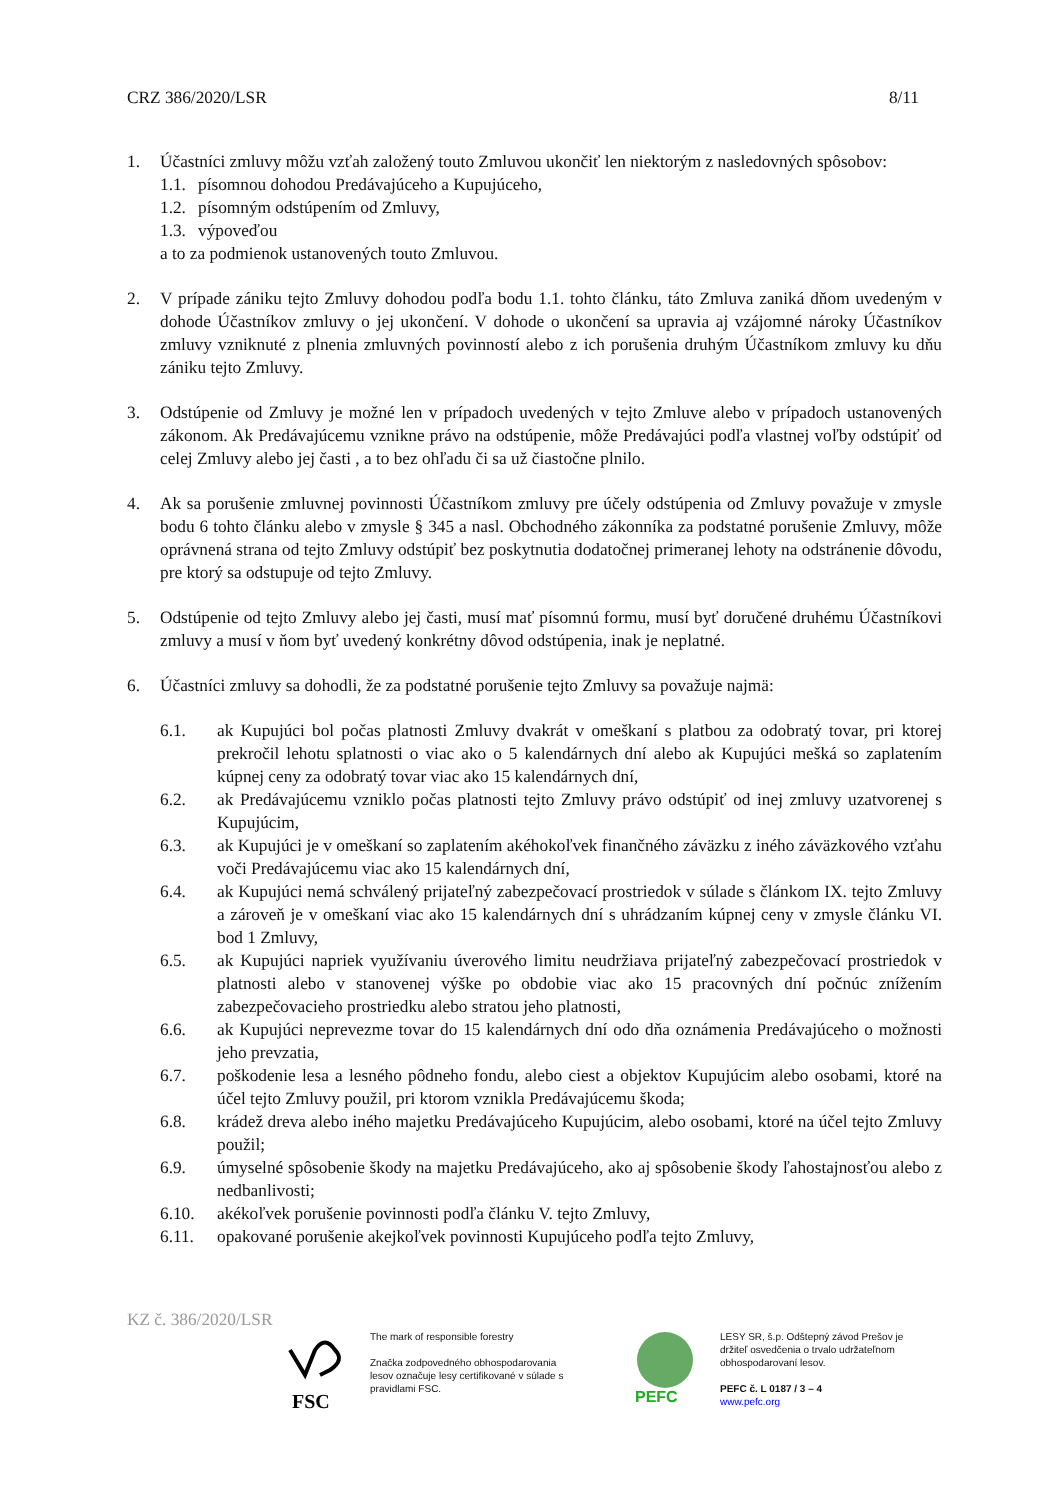CRZ 386/2020/LSR 8/11
1. Účastníci zmluvy môžu vzťah založený touto Zmluvou ukončiť len niektorým z nasledovných spôsobov:
1.1. písomnou dohodou Predávajúceho a Kupujúceho,
1.2. písomným odstúpením od Zmluvy,
1.3. výpoveďou
a to za podmienok ustanovených touto Zmluvou.
2. V prípade zániku tejto Zmluvy dohodou podľa bodu 1.1. tohto článku, táto Zmluva zaniká dňom uvedeným v dohode Účastníkov zmluvy o jej ukončení. V dohode o ukončení sa upravia aj vzájomné nároky Účastníkov zmluvy vzniknuté z plnenia zmluvných povinností alebo z ich porušenia druhým Účastníkom zmluvy ku dňu zániku tejto Zmluvy.
3. Odstúpenie od Zmluvy je možné len v prípadoch uvedených v tejto Zmluve alebo v prípadoch ustanovených zákonom. Ak Predávajúcemu vznikne právo na odstúpenie, môže Predávajúci podľa vlastnej voľby odstúpiť od celej Zmluvy alebo jej časti , a to bez ohľadu či sa už čiastočne plnilo.
4. Ak sa porušenie zmluvnej povinnosti Účastníkom zmluvy pre účely odstúpenia od Zmluvy považuje v zmysle bodu 6 tohto článku alebo v zmysle § 345 a nasl. Obchodného zákonníka za podstatné porušenie Zmluvy, môže oprávnená strana od tejto Zmluvy odstúpiť bez poskytnutia dodatočnej primeranej lehoty na odstránenie dôvodu, pre ktorý sa odstupuje od tejto Zmluvy.
5. Odstúpenie od tejto Zmluvy alebo jej časti, musí mať písomnú formu, musí byť doručené druhému Účastníkovi zmluvy a musí v ňom byť uvedený konkrétny dôvod odstúpenia, inak je neplatné.
6. Účastníci zmluvy sa dohodli, že za podstatné porušenie tejto Zmluvy sa považuje najmä:
6.1. ak Kupujúci bol počas platnosti Zmluvy dvakrát v omeškaní s platbou za odobratý tovar, pri ktorej prekročil lehotu splatnosti o viac ako o 5 kalendárnych dní alebo ak Kupujúci mešká so zaplatením kúpnej ceny za odobratý tovar viac ako 15 kalendárnych dní,
6.2. ak Predávajúcemu vzniklo počas platnosti tejto Zmluvy právo odstúpiť od inej zmluvy uzatvorenej s Kupujúcim,
6.3. ak Kupujúci je v omeškaní so zaplatením akéhokoľvek finančného záväzku z iného záväzkového vzťahu voči Predávajúcemu viac ako 15 kalendárnych dní,
6.4. ak Kupujúci nemá schválený prijateľný zabezpečovací prostriedok v súlade s článkom IX. tejto Zmluvy a zároveň je v omeškaní viac ako 15 kalendárnych dní s uhrádzaním kúpnej ceny v zmysle článku VI. bod 1 Zmluvy,
6.5. ak Kupujúci napriek využívaniu úverového limitu neudržiava prijateľný zabezpečovací prostriedok v platnosti alebo v stanovenej výške po obdobie viac ako 15 pracovných dní počnúc znížením zabezpečovacieho prostriedku alebo stratou jeho platnosti,
6.6. ak Kupujúci neprevezme tovar do 15 kalendárnych dní odo dňa oznámenia Predávajúceho o možnosti jeho prevzatia,
6.7. poškodenie lesa a lesného pôdneho fondu, alebo ciest a objektov Kupujúcim alebo osobami, ktoré na účel tejto Zmluvy použil, pri ktorom vznikla Predávajúcemu škoda;
6.8. krádež dreva alebo iného majetku Predávajúceho Kupujúcim, alebo osobami, ktoré na účel tejto Zmluvy použil;
6.9. úmyselné spôsobenie škody na majetku Predávajúceho, ako aj spôsobenie škody ľahostajnosťou alebo z nedbanlivosti;
6.10. akékoľvek porušenie povinnosti podľa článku V. tejto Zmluvy,
6.11. opakované porušenie akejkoľvek povinnosti Kupujúceho podľa tejto Zmluvy,
KZ č. 386/2020/LSR
FSC
The mark of responsible forestry
Značka zodpovedného obhospodarovania lesov označuje lesy certifikované v súlade s pravidlami FSC.
PEFC
LESY SR, š.p. Odštepný závod Prešov je držiteľ osvedčenia o trvalo udržateľnom obhospodarovaní lesov.
PEFC č. L 0187 / 3 – 4
www.pefc.org